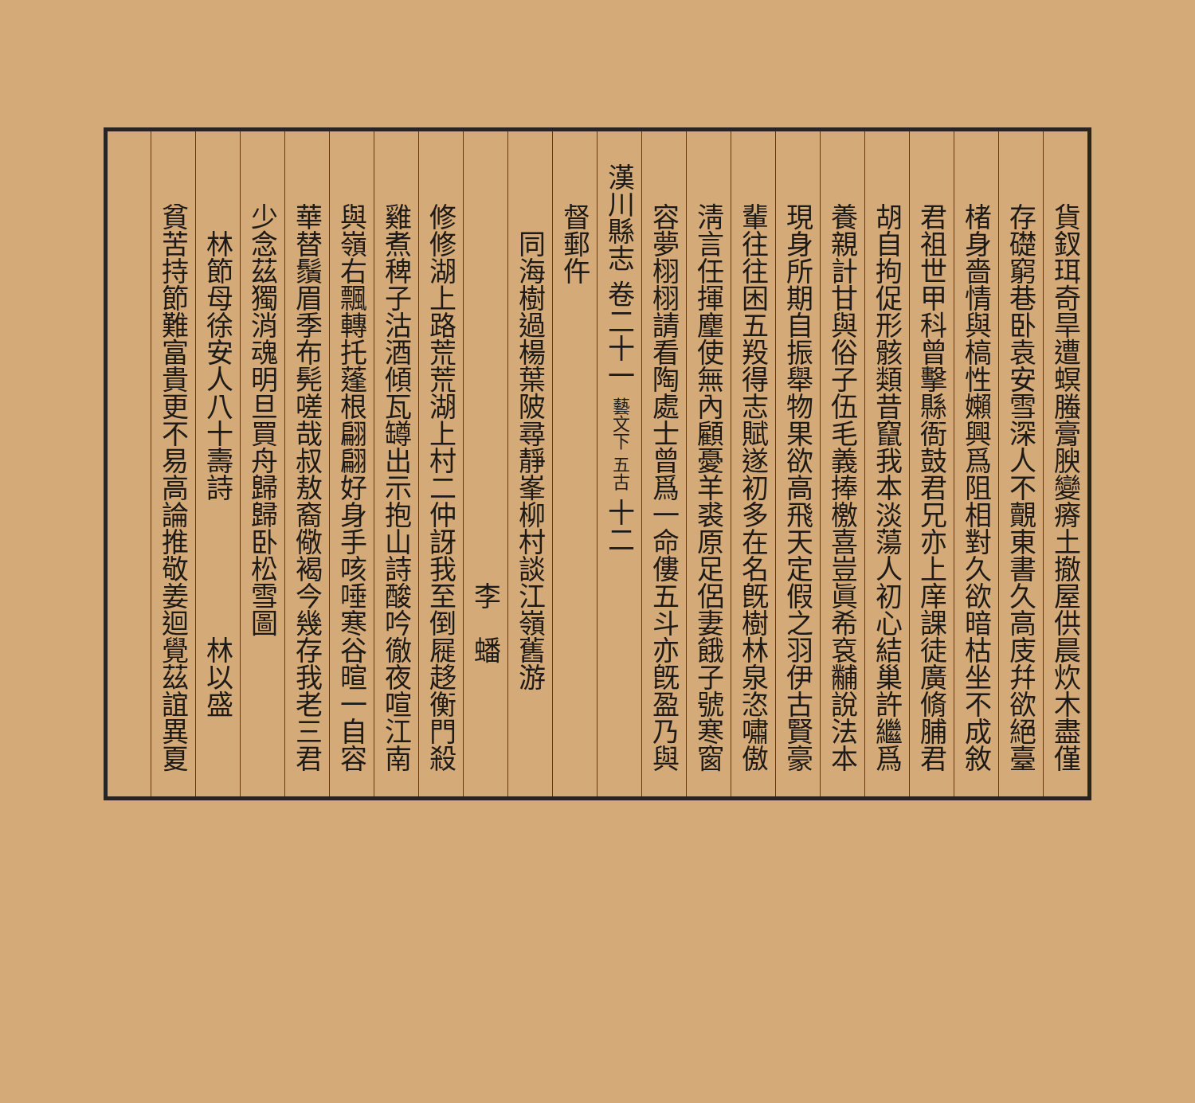貨釵珥奇旱遭螟螣膏腴變瘠土撤屋供晨炊木盡僅
存礎窮巷卧袁安雪深人不覿東書久高庋幷欲絕臺
楮身嗇情與槁性嬾興爲阻相對久欲暗枯坐不成敘
君祖世甲科曾擊縣衙鼓君兄亦上庠課徒廣脩脯君
胡自拘促形骸類昔竄我本淡蕩人初心結巢許繼爲
養親計甘與俗子伍毛義捧檄喜豈眞希袞黼說法本
現身所期自振舉物果欲高飛天定假之羽伊古賢豪
輩往往困五羖得志賦遂初多在名旣樹林泉恣嘯傲
淸言任揮麈使無內顧憂羊裘原足侶妻餓子號寒窗
容夢栩栩請看陶處士曾爲一命僂五斗亦旣盈乃與
漢川縣志 卷二十一 藝文下 五古 十二
督郵仵
　同海樹過楊葉陂尋靜峯柳村談江嶺舊游
　　　　　　　　　　　　　　李　蟠
修修湖上路荒荒湖上村二仲訝我至倒屣趍衡門殺
雞煮稗子沽酒傾瓦罇出示抱山詩酸吟徹夜喧江南
與嶺右飄轉托蓬根翩翩好身手咳唾寒谷暄一自容
華替鬚眉季布髡嗟哉叔敖裔儆褐今幾存我老三君
少念茲獨消魂明旦買舟歸歸卧松雪圖
　林節母徐安人八十壽詩　　　　　林以盛
貧苦持節難富貴更不易高論推敬姜迴覺茲誼異夏